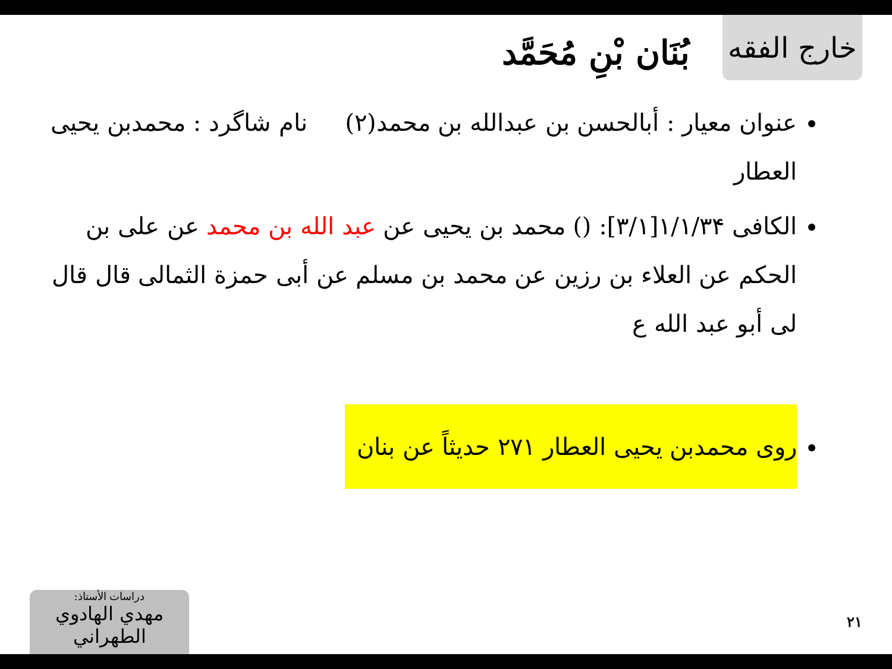خارج الفقه
بُنَان بْنِ مُحَمَّد
عنوان معیار : أبالحسن بن عبدالله بن محمد(٢) نام شاگرد : محمدبن یحیی العطار
الكافی ۱/۱/۳۴[۳/۱]: () محمد بن يحيى عن عبد الله بن محمد عن علی بن الحكم عن العلاء بن رزين عن محمد بن مسلم عن أبی حمزة الثمالی قال قال لی أبو عبد الله ع
روی محمدبن یحیی العطار ۲۷۱ حدیثاً عن بنان
دراسات الأستاذ:
مهدي الهادوي الطهراني
۲۱